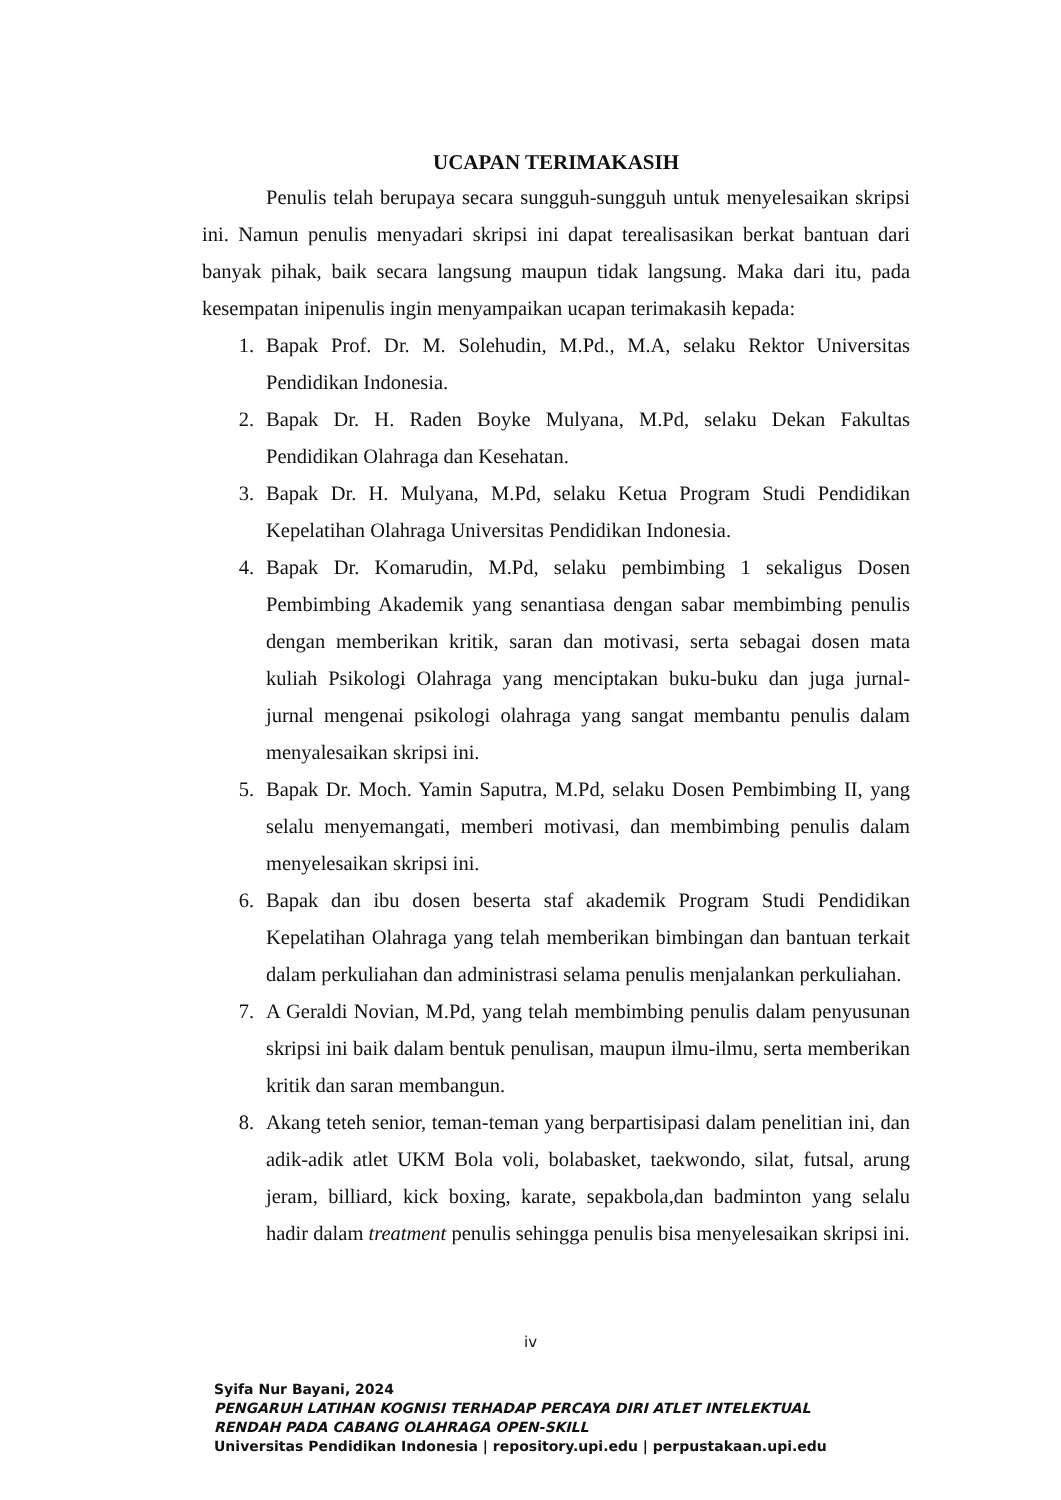UCAPAN TERIMAKASIH
Penulis telah berupaya secara sungguh-sungguh untuk menyelesaikan skripsi ini. Namun penulis menyadari skripsi ini dapat terealisasikan berkat bantuan dari banyak pihak, baik secara langsung maupun tidak langsung. Maka dari itu, pada kesempatan inipenulis ingin menyampaikan ucapan terimakasih kepada:
1. Bapak Prof. Dr. M. Solehudin, M.Pd., M.A, selaku Rektor Universitas Pendidikan Indonesia.
2. Bapak Dr. H. Raden Boyke Mulyana, M.Pd, selaku Dekan Fakultas Pendidikan Olahraga dan Kesehatan.
3. Bapak Dr. H. Mulyana, M.Pd, selaku Ketua Program Studi Pendidikan Kepelatihan Olahraga Universitas Pendidikan Indonesia.
4. Bapak Dr. Komarudin, M.Pd, selaku pembimbing 1 sekaligus Dosen Pembimbing Akademik yang senantiasa dengan sabar membimbing penulis dengan memberikan kritik, saran dan motivasi, serta sebagai dosen mata kuliah Psikologi Olahraga yang menciptakan buku-buku dan juga jurnal-jurnal mengenai psikologi olahraga yang sangat membantu penulis dalam menyalesaikan skripsi ini.
5. Bapak Dr. Moch. Yamin Saputra, M.Pd, selaku Dosen Pembimbing II, yang selalu menyemangati, memberi motivasi, dan membimbing penulis dalam menyelesaikan skripsi ini.
6. Bapak dan ibu dosen beserta staf akademik Program Studi Pendidikan Kepelatihan Olahraga yang telah memberikan bimbingan dan bantuan terkait dalam perkuliahan dan administrasi selama penulis menjalankan perkuliahan.
7. A Geraldi Novian, M.Pd, yang telah membimbing penulis dalam penyusunan skripsi ini baik dalam bentuk penulisan, maupun ilmu-ilmu, serta memberikan kritik dan saran membangun.
8. Akang teteh senior, teman-teman yang berpartisipasi dalam penelitian ini, dan adik-adik atlet UKM Bola voli, bolabasket, taekwondo, silat, futsal, arung jeram, billiard, kick boxing, karate, sepakbola,dan badminton yang selalu hadir dalam treatment penulis sehingga penulis bisa menyelesaikan skripsi ini.
iv
Syifa Nur Bayani, 2024
PENGARUH LATIHAN KOGNISI TERHADAP PERCAYA DIRI ATLET INTELEKTUAL
RENDAH PADA CABANG OLAHRAGA OPEN-SKILL
Universitas Pendidikan Indonesia | repository.upi.edu | perpustakaan.upi.edu